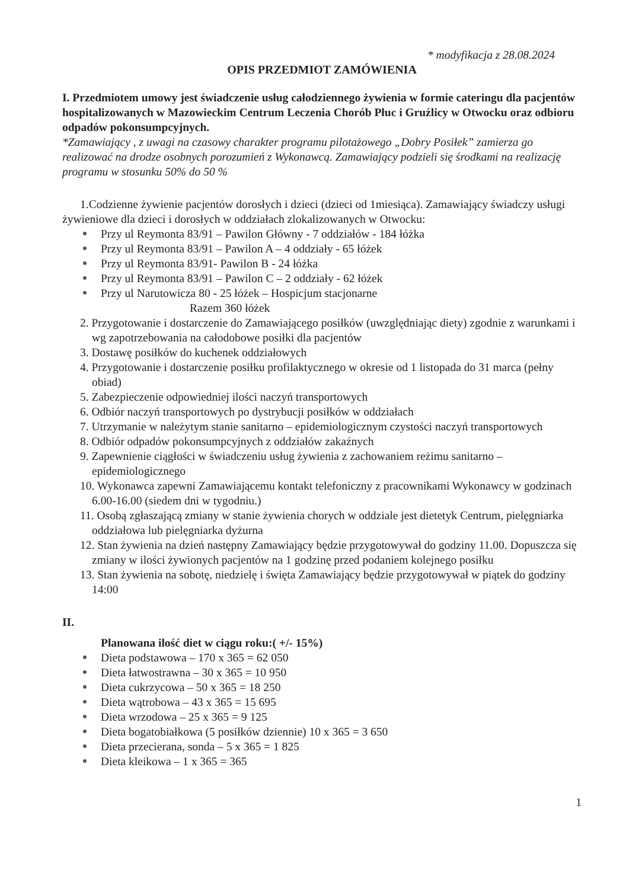* modyfikacja z 28.08.2024
OPIS PRZEDMIOT ZAMÓWIENIA
I. Przedmiotem umowy jest świadczenie usług całodziennego żywienia w formie cateringu dla pacjentów hospitalizowanych w Mazowieckim Centrum Leczenia Chorób Płuc i Gruźlicy w Otwocku oraz odbioru odpadów pokonsumpcyjnych.
*Zamawiający , z uwagi na czasowy charakter programu pilotażowego „Dobry Posiłek” zamierza go realizować na drodze osobnych porozumień z Wykonawcą. Zamawiający podzieli się środkami na realizację programu w stosunku 50% do 50 %
1.Codzienne żywienie pacjentów dorosłych i dzieci (dzieci od 1miesiąca). Zamawiający świadczy usługi żywieniowe dla dzieci i dorosłych w oddziałach zlokalizowanych w Otwocku:
Przy ul Reymonta 83/91 – Pawilon Główny - 7 oddziałów - 184 łóżka
Przy ul Reymonta 83/91 – Pawilon A – 4 oddziały - 65 łóżek
Przy ul Reymonta 83/91- Pawilon B - 24 łóżka
Przy ul Reymonta 83/91 – Pawilon C – 2 oddziały - 62 łóżek
Przy ul Narutowicza 80 - 25 łóżek – Hospicjum stacjonarne
Razem 360 łóżek
2. Przygotowanie i dostarczenie do Zamawiającego posiłków (uwzględniając diety) zgodnie z warunkami i wg zapotrzebowania na całodobowe posiłki dla pacjentów
3. Dostawę posiłków do kuchenek oddziałowych
4. Przygotowanie i dostarczenie posiłku profilaktycznego w okresie od 1 listopada do 31 marca (pełny obiad)
5. Zabezpieczenie odpowiedniej ilości naczyń transportowych
6. Odbiór naczyń transportowych po dystrybucji posiłków w oddziałach
7. Utrzymanie w należytym stanie sanitarno – epidemiologicznym czystości naczyń transportowych
8. Odbiór odpadów pokonsumpcyjnych z oddziałów zakaźnych
9. Zapewnienie ciągłości w świadczeniu usług żywienia z zachowaniem reżimu sanitarno – epidemiologicznego
10. Wykonawca zapewni Zamawiającemu kontakt telefoniczny z pracownikami Wykonawcy w godzinach 6.00-16.00 (siedem dni w tygodniu.)
11. Osobą zgłaszającą zmiany w stanie żywienia chorych w oddziale jest dietetyk Centrum, pielęgniarka oddziałowa lub pielęgniarka dyżurna
12. Stan żywienia na dzień następny Zamawiający będzie przygotowywał do godziny 11.00. Dopuszcza się zmiany w ilości żywionych pacjentów na 1 godzinę przed podaniem kolejnego posiłku
13. Stan żywienia na sobotę, niedzielę i święta Zamawiający będzie przygotowywał w piątek do godziny 14:00
II.
Planowana ilość diet w ciągu roku:( +/- 15%)
Dieta podstawowa – 170 x 365 = 62 050
Dieta łatwostrawna – 30 x 365 = 10 950
Dieta cukrzycowa – 50 x 365 = 18 250
Dieta wątrobowa – 43 x 365 = 15 695
Dieta wrzodowa – 25 x 365 = 9 125
Dieta bogatobiałkowa (5 posiłków dziennie) 10 x 365 = 3 650
Dieta przecierana, sonda – 5 x 365 = 1 825
Dieta kleikowa – 1 x 365 = 365
1